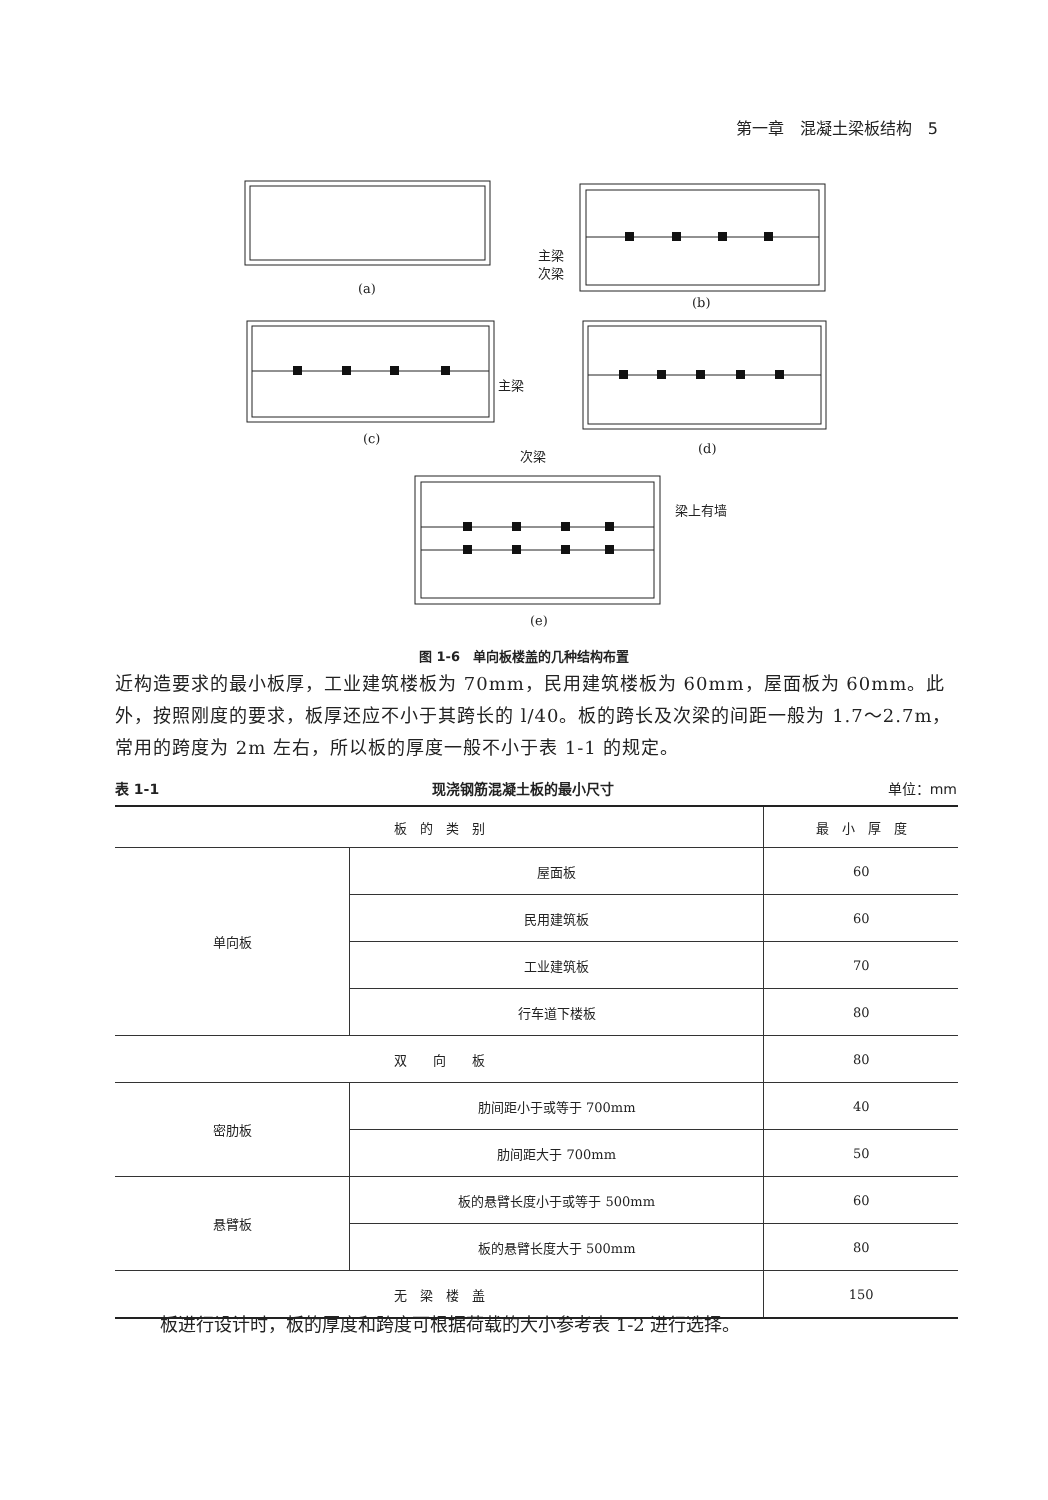第一章　混凝土梁板结构　5
(a)
(b)
(c)
(d)
(e)
主梁
次梁
主梁
次梁
梁上有墙
图 1-6　单向板楼盖的几种结构布置
近构造要求的最小板厚，工业建筑楼板为 70mm，民用建筑楼板为 60mm，屋面板为 60mm。此外，按照刚度的要求，板厚还应不小于其跨长的 l/40。板的跨长及次梁的间距一般为 1.7～2.7m，常用的跨度为 2m 左右，所以板的厚度一般不小于表 1-1 的规定。
表 1-1 现浇钢筋混凝土板的最小尺寸 单位：mm
| 板 的 类 别 | | 最 小 厚 度 |
| --- | --- | --- |
| 单向板 | 屋面板 | 60 |
| | 民用建筑板 | 60 |
| | 工业建筑板 | 70 |
| | 行车道下楼板 | 80 |
| 双 向 板 | | 80 |
| 密肋板 | 肋间距小于或等于 700mm | 40 |
| | 肋间距大于 700mm | 50 |
| 悬臂板 | 板的悬臂长度小于或等于 500mm | 60 |
| | 板的悬臂长度大于 500mm | 80 |
| 无 梁 楼 盖 | | 150 |
板进行设计时，板的厚度和跨度可根据荷载的大小参考表 1-2 进行选择。